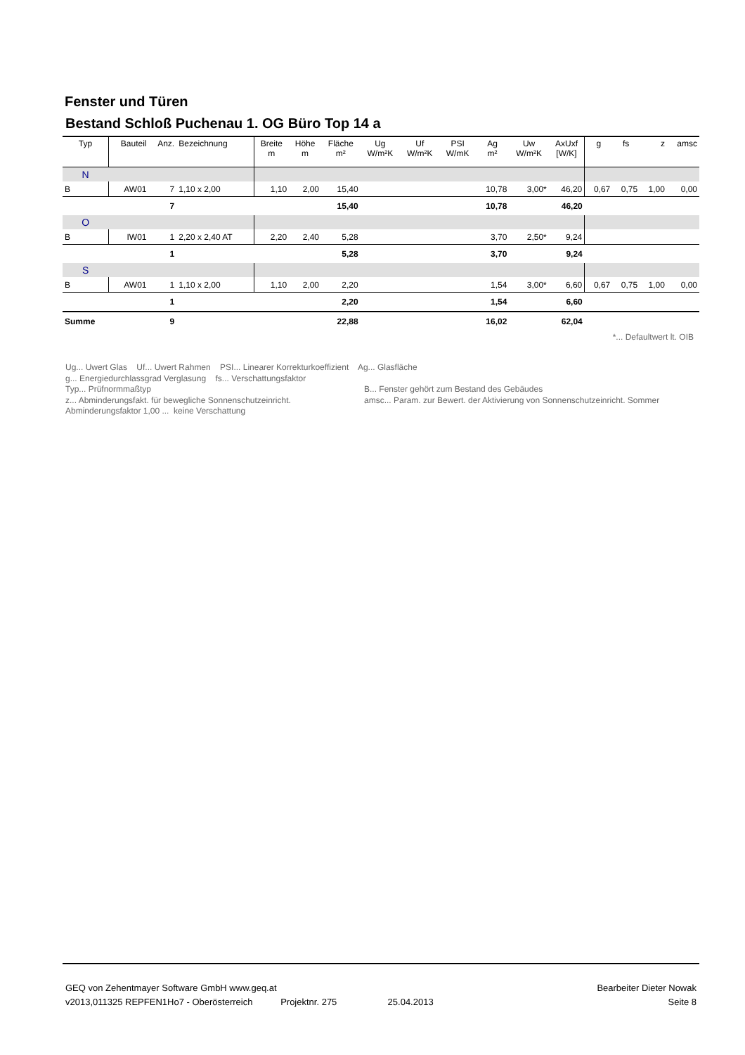Fenster und Türen
Bestand Schloß Puchenau 1. OG Büro Top 14 a
| Typ | Bauteil | Anz. | Bezeichnung | Breite m | Höhe m | Fläche m² | Ug W/m²K | Uf W/m²K | PSI W/mK | Ag m² | Uw W/m²K | AxUxf [W/K] | g | fs | z | amsc |
| --- | --- | --- | --- | --- | --- | --- | --- | --- | --- | --- | --- | --- | --- | --- | --- | --- |
| N | | | | | | | | | | | | | | | | |
| B | AW01 | 7 | 1,10 x 2,00 | 1,10 | 2,00 | 15,40 | | | | 10,78 | 3,00* | 46,20 | 0,67 | 0,75 | 1,00 | 0,00 |
| | | 7 | | | | 15,40 | | | | 10,78 | | 46,20 | | | | |
| O | | | | | | | | | | | | | | | | |
| B | IW01 | 1 | 2,20 x 2,40 AT | 2,20 | 2,40 | 5,28 | | | | 3,70 | 2,50* | 9,24 | | | | |
| | | 1 | | | | 5,28 | | | | 3,70 | | 9,24 | | | | |
| S | | | | | | | | | | | | | | | | |
| B | AW01 | 1 | 1,10 x 2,00 | 1,10 | 2,00 | 2,20 | | | | 1,54 | 3,00* | 6,60 | 0,67 | 0,75 | 1,00 | 0,00 |
| | | 1 | | | | 2,20 | | | | 1,54 | | 6,60 | | | | |
| Summe | | 9 | | | | 22,88 | | | | 16,02 | | 62,04 | | | | |
| *... Defaultwert lt. OIB | | | | | | | | | | | | | | | | |
Ug... Uwert Glas Uf... Uwert Rahmen PSI... Linearer Korrekturkoeffizient Ag... Glasfläche
g... Energiedurchlassgrad Verglasung fs... Verschattungsfaktor
Typ... Prüfnormmaßtyp
z... Abminderungsfakt. für bewegliche Sonnenschutzeinricht.
Abminderungsfaktor 1,00 ... keine Verschattung
B... Fenster gehört zum Bestand des Gebäudes
amsc... Param. zur Bewert. der Aktivierung von Sonnenschutzeinricht. Sommer
GEQ von Zehentmayer Software GmbH www.geq.at Bearbeiter Dieter Nowak
v2013,011325 REPFEN1Ho7 - Oberösterreich Projektnr. 275 25.04.2013 Seite 8